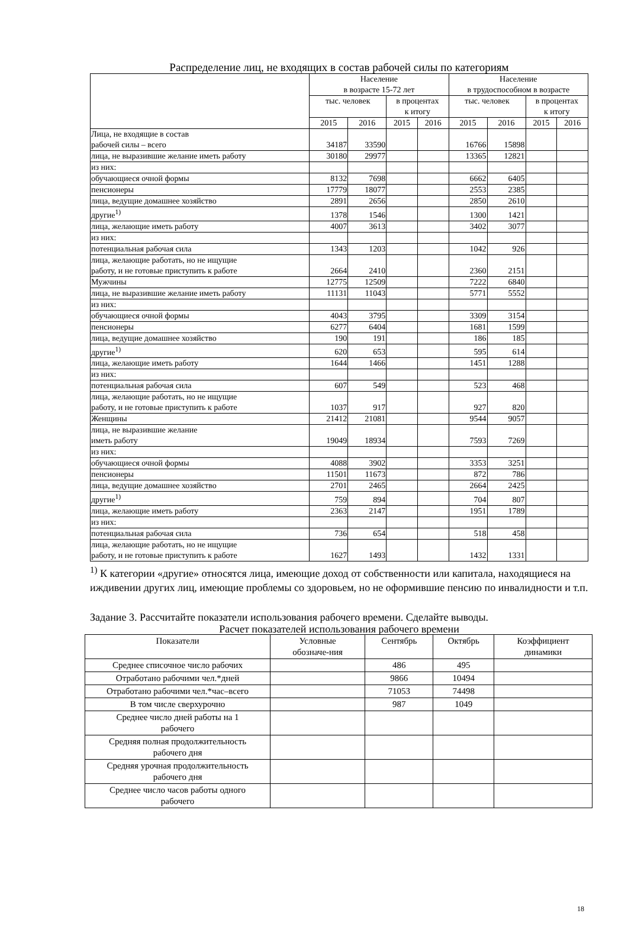Распределение лиц, не входящих в состав рабочей силы по категориям
| | Население в возрасте 15-72 лет | | | | Население в трудоспособном в возрасте | | | |
| --- | --- | --- | --- | --- | --- | --- | --- | --- |
| | тыс. человек | | в процентах к итогу | | тыс. человек | | в процентах к итогу | |
| | 2015 | 2016 | 2015 | 2016 | 2015 | 2016 | 2015 | 2016 |
| Лица, не входящие в состав рабочей силы – всего | 34187 | 33590 | | | 16766 | 15898 | | |
| лица, не выразившие желание иметь работу | 30180 | 29977 | | | 13365 | 12821 | | |
| из них: | | | | | | | | |
| обучающиеся очной формы | 8132 | 7698 | | | 6662 | 6405 | | |
| пенсионеры | 17779 | 18077 | | | 2553 | 2385 | | |
| лица, ведущие домашнее хозяйство | 2891 | 2656 | | | 2850 | 2610 | | |
| другие<sup>1)</sup> | 1378 | 1546 | | | 1300 | 1421 | | |
| лица, желающие иметь работу | 4007 | 3613 | | | 3402 | 3077 | | |
| из них: | | | | | | | | |
| потенциальная рабочая сила | 1343 | 1203 | | | 1042 | 926 | | |
| лица, желающие работать, но не ищущие работу, и не готовые приступить к работе | 2664 | 2410 | | | 2360 | 2151 | | |
| Мужчины | 12775 | 12509 | | | 7222 | 6840 | | |
| лица, не выразившие желание иметь работу | 11131 | 11043 | | | 5771 | 5552 | | |
| из них: | | | | | | | | |
| обучающиеся очной формы | 4043 | 3795 | | | 3309 | 3154 | | |
| пенсионеры | 6277 | 6404 | | | 1681 | 1599 | | |
| лица, ведущие домашнее хозяйство | 190 | 191 | | | 186 | 185 | | |
| другие<sup>1)</sup> | 620 | 653 | | | 595 | 614 | | |
| лица, желающие иметь работу | 1644 | 1466 | | | 1451 | 1288 | | |
| из них: | | | | | | | | |
| потенциальная рабочая сила | 607 | 549 | | | 523 | 468 | | |
| лица, желающие работать, но не ищущие работу, и не готовые приступить к работе | 1037 | 917 | | | 927 | 820 | | |
| Женщины | 21412 | 21081 | | | 9544 | 9057 | | |
| лица, не выразившие желание иметь работу | 19049 | 18934 | | | 7593 | 7269 | | |
| из них: | | | | | | | | |
| обучающиеся очной формы | 4088 | 3902 | | | 3353 | 3251 | | |
| пенсионеры | 11501 | 11673 | | | 872 | 786 | | |
| лица, ведущие домашнее хозяйство | 2701 | 2465 | | | 2664 | 2425 | | |
| другие<sup>1)</sup> | 759 | 894 | | | 704 | 807 | | |
| лица, желающие иметь работу | 2363 | 2147 | | | 1951 | 1789 | | |
| из них: | | | | | | | | |
| потенциальная рабочая сила | 736 | 654 | | | 518 | 458 | | |
| лица, желающие работать, но не ищущие работу, и не готовые приступить к работе | 1627 | 1493 | | | 1432 | 1331 | | |
<sup>1)</sup> К категории «другие» относятся лица, имеющие доход от собственности или капитала, находящиеся на иждивении других лиц, имеющие проблемы со здоровьем, но не оформившие пенсию по инвалидности и т.п.
Задание 3. Рассчитайте показатели использования рабочего времени. Сделайте выводы.
Расчет показателей использования рабочего времени
| Показатели | Условные обозначе-ния | Сентябрь | Октябрь | Коэффициент динамики |
| --- | --- | --- | --- | --- |
| Среднее списочное число рабочих | | 486 | 495 | |
| Отработано рабочими чел.*дней | | 9866 | 10494 | |
| Отработано рабочими чел.*час–всего | | 71053 | 74498 | |
| В том числе сверхурочно | | 987 | 1049 | |
| Среднее число дней работы на 1 рабочего | | | | |
| Средняя полная продолжительность рабочего дня | | | | |
| Средняя урочная продолжительность рабочего дня | | | | |
| Среднее число часов работы одного рабочего | | | | |
18